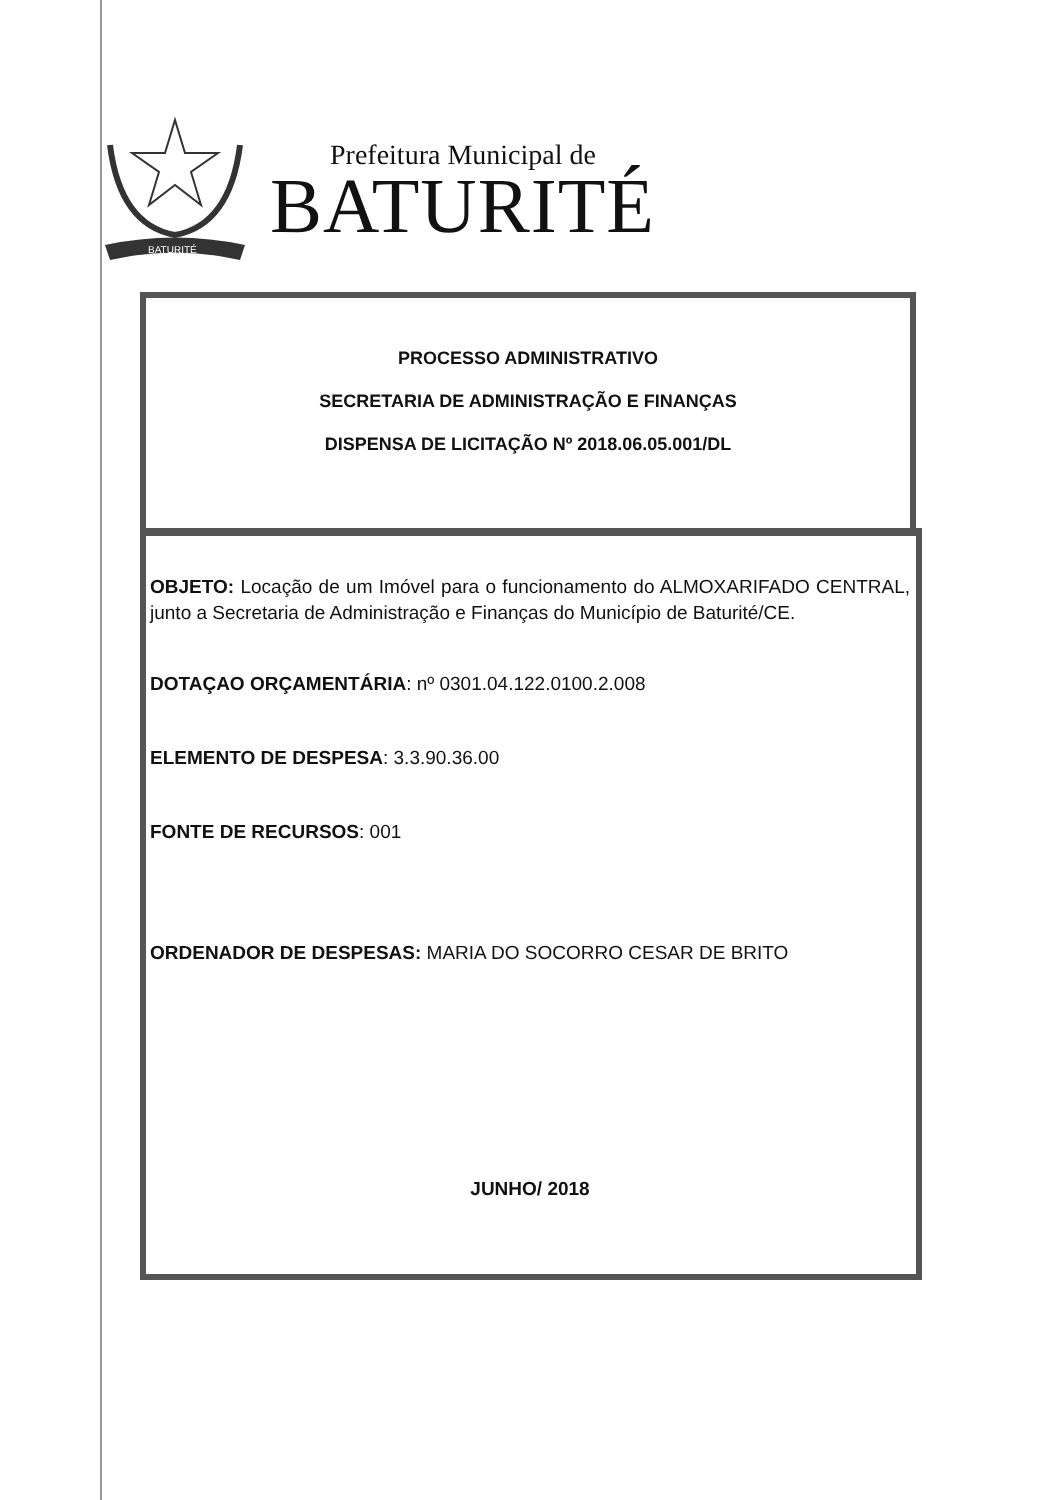BATURITÉ
Prefeitura Municipal de
BATURITÉ
PROCESSO ADMINISTRATIVO
SECRETARIA DE ADMINISTRAÇÃO E FINANÇAS
DISPENSA DE LICITAÇÃO Nº 2018.06.05.001/DL
OBJETO: Locação de um Imóvel para o funcionamento do ALMOXARIFADO CENTRAL, junto a Secretaria de Administração e Finanças do Município de Baturité/CE.
DOTAÇAO ORÇAMENTÁRIA: nº 0301.04.122.0100.2.008
ELEMENTO DE DESPESA: 3.3.90.36.00
FONTE DE RECURSOS: 001
ORDENADOR DE DESPESAS: MARIA DO SOCORRO CESAR DE BRITO
JUNHO/ 2018